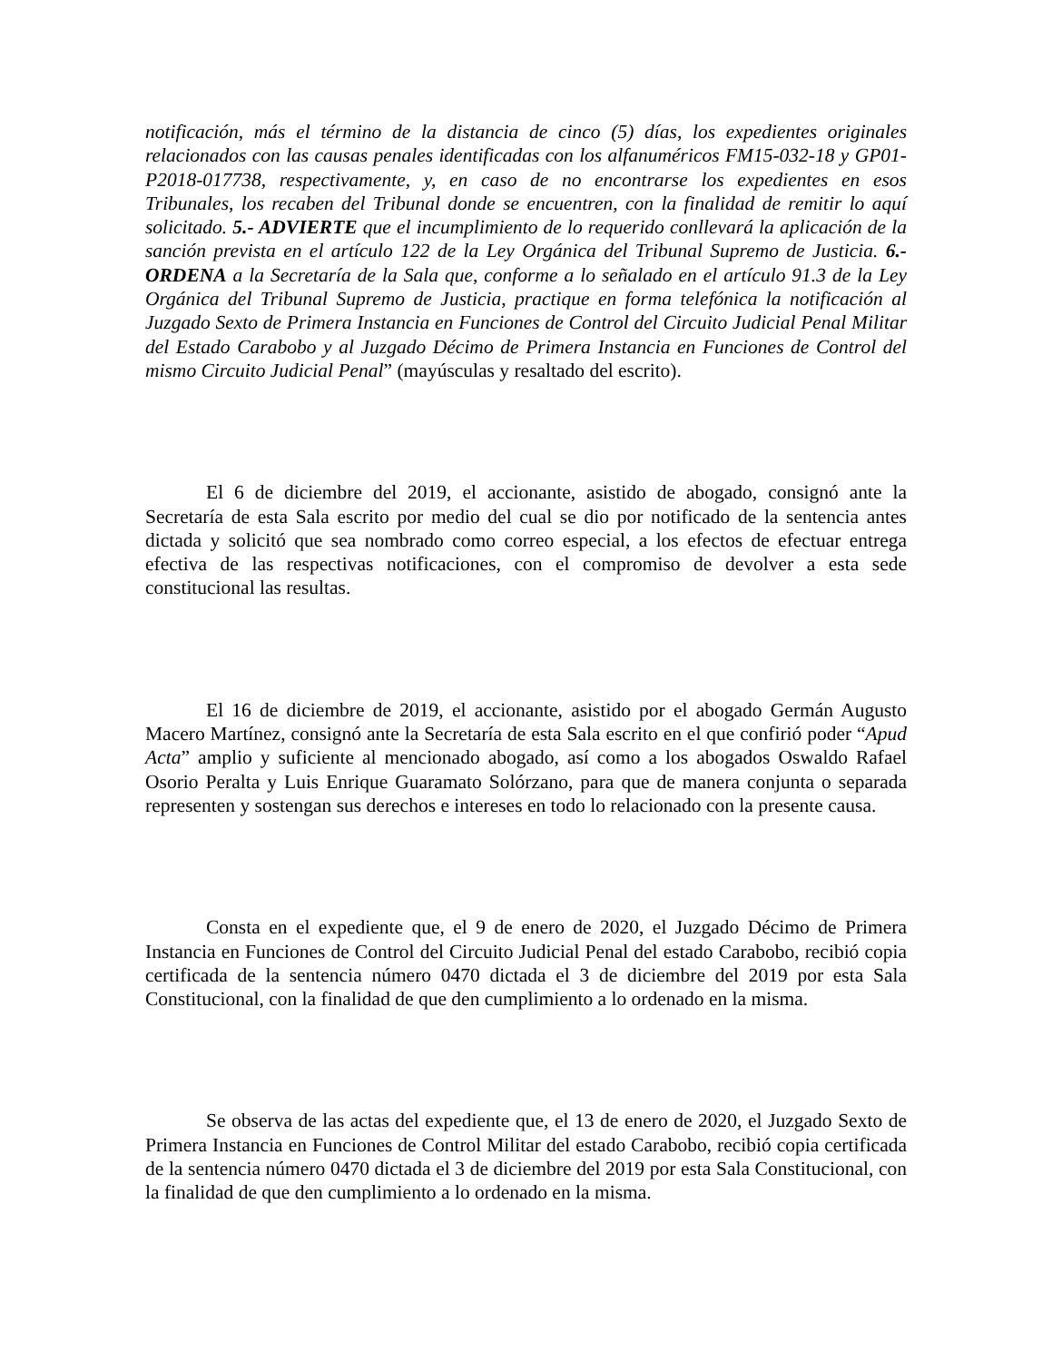notificación, más el término de la distancia de cinco (5) días, los expedientes originales relacionados con las causas penales identificadas con los alfanuméricos FM15-032-18 y GP01-P2018-017738, respectivamente, y, en caso de no encontrarse los expedientes en esos Tribunales, los recaben del Tribunal donde se encuentren, con la finalidad de remitir lo aquí solicitado. 5.- ADVIERTE que el incumplimiento de lo requerido conllevará la aplicación de la sanción prevista en el artículo 122 de la Ley Orgánica del Tribunal Supremo de Justicia. 6.- ORDENA a la Secretaría de la Sala que, conforme a lo señalado en el artículo 91.3 de la Ley Orgánica del Tribunal Supremo de Justicia, practique en forma telefónica la notificación al Juzgado Sexto de Primera Instancia en Funciones de Control del Circuito Judicial Penal Militar del Estado Carabobo y al Juzgado Décimo de Primera Instancia en Funciones de Control del mismo Circuito Judicial Penal” (mayúsculas y resaltado del escrito).
El 6 de diciembre del 2019, el accionante, asistido de abogado, consignó ante la Secretaría de esta Sala escrito por medio del cual se dio por notificado de la sentencia antes dictada y solicitó que sea nombrado como correo especial, a los efectos de efectuar entrega efectiva de las respectivas notificaciones, con el compromiso de devolver a esta sede constitucional las resultas.
El 16 de diciembre de 2019, el accionante, asistido por el abogado Germán Augusto Macero Martínez, consignó ante la Secretaría de esta Sala escrito en el que confirió poder “Apud Acta” amplio y suficiente al mencionado abogado, así como a los abogados Oswaldo Rafael Osorio Peralta y Luis Enrique Guaramato Solórzano, para que de manera conjunta o separada representen y sostengan sus derechos e intereses en todo lo relacionado con la presente causa.
Consta en el expediente que, el 9 de enero de 2020, el Juzgado Décimo de Primera Instancia en Funciones de Control del Circuito Judicial Penal del estado Carabobo, recibió copia certificada de la sentencia número 0470 dictada el 3 de diciembre del 2019 por esta Sala Constitucional, con la finalidad de que den cumplimiento a lo ordenado en la misma.
Se observa de las actas del expediente que, el 13 de enero de 2020, el Juzgado Sexto de Primera Instancia en Funciones de Control Militar del estado Carabobo, recibió copia certificada de la sentencia número 0470 dictada el 3 de diciembre del 2019 por esta Sala Constitucional, con la finalidad de que den cumplimiento a lo ordenado en la misma.